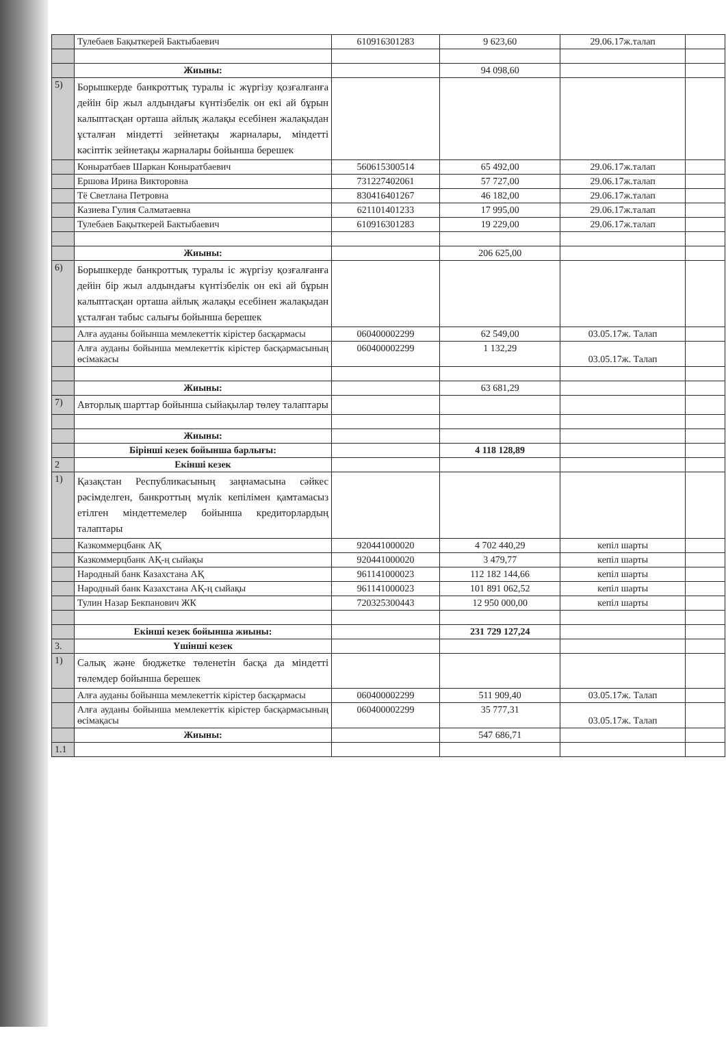| | Тулебаев Бақыткерей Бактыбаевич | 610916301283 | 9 623,60 | 29.06.17ж.талап | |
| | Жиыны: | | 94 098,60 | | |
| 5) | Борышкерде банкроттық туралы іс жүргізу қозғалғанға дейін бір жыл алдындағы күнтізбелік он екі ай бұрын калыптасқан орташа айлық жалақы есебінен жалақыдан ұсталған міндетті зейнетақы жарналары, міндетті кәсіптік зейнетақы жарналары бойынша берешек | | | | |
| | Коныратбаев Шаркан Коныратбаевич | 560615300514 | 65 492,00 | 29.06.17ж.талап | |
| | Ершова Ирина Викторовна | 731227402061 | 57 727,00 | 29.06.17ж.талап | |
| | Тё Светлана Петровна | 830416401267 | 46 182,00 | 29.06.17ж.талап | |
| | Казиева Гулия Салматаевна | 621101401233 | 17 995,00 | 29.06.17ж.талап | |
| | Тулебаев Бақыткерей Бактыбаевич | 610916301283 | 19 229,00 | 29.06.17ж.талап | |
| | Жиыны: | | 206 625,00 | | |
| 6) | Борышкерде банкроттық туралы іс жүргізу қозғалғанға дейін бір жыл алдындағы күнтізбелік он екі ай бұрын калыптасқан орташа айлық жалақы есебінен жалақыдан ұсталған табыс салығы бойынша берешек | | | | |
| | Алға ауданы бойынша мемлекеттік кірістер басқармасы | 060400002299 | 62 549,00 | 03.05.17ж. Талап | |
| | Алға ауданы бойынша мемлекеттік кірістер басқармасының өсімакасы | 060400002299 | 1 132,29 | 03.05.17ж. Талап | |
| | Жиыны: | | 63 681,29 | | |
| 7) | Авторлық шарттар бойынша сыйақылар төлеу талаптары | | | | |
| | Жиыны: | | | | |
| | Бірінші кезек бойынша барлығы: | | 4 118 128,89 | | |
| 2 | Екінші кезек | | | | |
| 1) | Қазақстан Республикасының заңнамасына сәйкес рәсімделген, банкроттың мүлік кепілімен қамтамасыз етілген міндеттемелер бойынша кредиторлардың талаптары | | | | |
| | Казкоммерцбанк АҚ | 920441000020 | 4 702 440,29 | кепіл шарты | |
| | Казкоммерцбанк АҚ-ң сыйақы | 920441000020 | 3 479,77 | кепіл шарты | |
| | Народный банк Казахстана АҚ | 961141000023 | 112 182 144,66 | кепіл шарты | |
| | Народный банк Казахстана АҚ-ң сыйақы | 961141000023 | 101 891 062,52 | кепіл шарты | |
| | Тулин Назар Бекпанович ЖК | 720325300443 | 12 950 000,00 | кепіл шарты | |
| | Екінші кезек бойынша жиыны: | | 231 729 127,24 | | |
| 3. | Үшінші кезек | | | | |
| 1) | Салық және бюджетке төленетін басқа да міндетті төлемдер бойынша берешек | | | | |
| | Алға ауданы бойынша мемлекеттік кірістер басқармасы | 060400002299 | 511 909,40 | 03.05.17ж. Талап | |
| | Алға ауданы бойынша мемлекеттік кірістер басқармасының өсімақасы | 060400002299 | 35 777,31 | 03.05.17ж. Талап | |
| | Жиыны: | | 547 686,71 | | |
| 1.1 | | | | | |